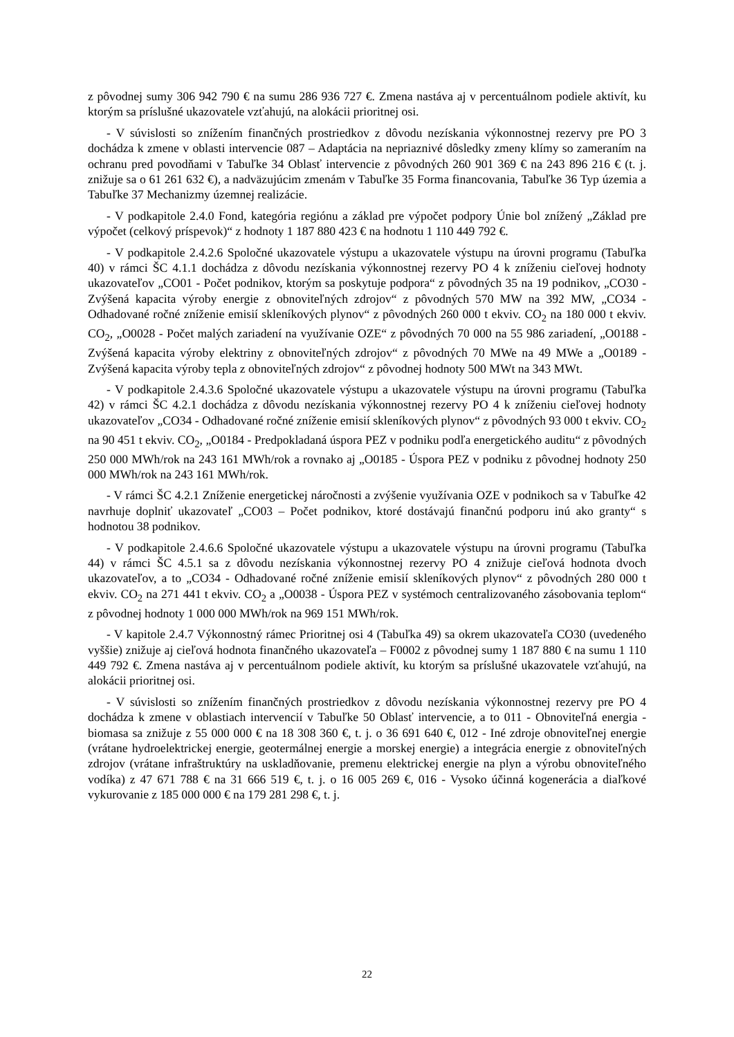z pôvodnej sumy 306 942 790 € na sumu 286 936 727 €. Zmena nastáva aj v percentuálnom podiele aktivít, ku ktorým sa príslušné ukazovatele vzťahujú, na alokácii prioritnej osi.
- V súvislosti so znížením finančných prostriedkov z dôvodu nezískania výkonnostnej rezervy pre PO 3 dochádza k zmene v oblasti intervencie 087 – Adaptácia na nepriaznivé dôsledky zmeny klímy so zameraním na ochranu pred povodňami v Tabuľke 34 Oblasť intervencie z pôvodných 260 901 369 € na 243 896 216 € (t. j. znižuje sa o 61 261 632 €), a nadväzujúcim zmenám v Tabuľke 35 Forma financovania, Tabuľke 36 Typ územia a Tabuľke 37 Mechanizmy územnej realizácie.
- V podkapitole 2.4.0 Fond, kategória regiónu a základ pre výpočet podpory Únie bol znížený „Základ pre výpočet (celkový príspevok)“ z hodnoty 1 187 880 423 € na hodnotu 1 110 449 792 €.
- V podkapitole 2.4.2.6 Spoločné ukazovatele výstupu a ukazovatele výstupu na úrovni programu (Tabuľka 40) v rámci ŠC 4.1.1 dochádza z dôvodu nezískania výkonnostnej rezervy PO 4 k zníženiu cieľovej hodnoty ukazovateľov „CO01 - Počet podnikov, ktorým sa poskytuje podpora“ z pôvodných 35 na 19 podnikov, „CO30 - Zvýšená kapacita výroby energie z obnoviteľných zdrojov“ z pôvodných 570 MW na 392 MW, „CO34 - Odhadované ročné zníženie emisií skleníkových plynov“ z pôvodných 260 000 t ekviv. CO<sub>2</sub> na 180 000 t ekviv. CO<sub>2</sub>, „O0028 - Počet malých zariadení na využívanie OZE“ z pôvodných 70 000 na 55 986 zariadení, „O0188 - Zvýšená kapacita výroby elektriny z obnoviteľných zdrojov“ z pôvodných 70 MWe na 49 MWe a „O0189 - Zvýšená kapacita výroby tepla z obnoviteľných zdrojov“ z pôvodnej hodnoty 500 MWt na 343 MWt.
- V podkapitole 2.4.3.6 Spoločné ukazovatele výstupu a ukazovatele výstupu na úrovni programu (Tabuľka 42) v rámci ŠC 4.2.1 dochádza z dôvodu nezískania výkonnostnej rezervy PO 4 k zníženiu cieľovej hodnoty ukazovateľov „CO34 - Odhadované ročné zníženie emisií skleníkových plynov“ z pôvodných 93 000 t ekviv. CO<sub>2</sub> na 90 451 t ekviv. CO<sub>2</sub>, „O0184 - Predpokladaná úspora PEZ v podniku podľa energetického auditu“ z pôvodných 250 000 MWh/rok na 243 161 MWh/rok a rovnako aj „O0185 - Úspora PEZ v podniku z pôvodnej hodnoty 250 000 MWh/rok na 243 161 MWh/rok.
- V rámci ŠC 4.2.1 Zníženie energetickej náročnosti a zvýšenie využívania OZE v podnikoch sa v Tabuľke 42 navrhuje doplniť ukazovateľ „CO03 – Počet podnikov, ktoré dostávajú finančnú podporu inú ako granty“ s hodnotou 38 podnikov.
- V podkapitole 2.4.6.6 Spoločné ukazovatele výstupu a ukazovatele výstupu na úrovni programu (Tabuľka 44) v rámci ŠC 4.5.1 sa z dôvodu nezískania výkonnostnej rezervy PO 4 znižuje cieľová hodnota dvoch ukazovateľov, a to „CO34 - Odhadované ročné zníženie emisií skleníkových plynov“ z pôvodných 280 000 t ekviv. CO<sub>2</sub> na 271 441 t ekviv. CO<sub>2</sub> a „O0038 - Úspora PEZ v systémoch centralizovaného zásobovania teplom“ z pôvodnej hodnoty 1 000 000 MWh/rok na 969 151 MWh/rok.
- V kapitole 2.4.7 Výkonnostný rámec Prioritnej osi 4 (Tabuľka 49) sa okrem ukazovateľa CO30 (uvedeného vyššie) znižuje aj cieľová hodnota finančného ukazovateľa – F0002 z pôvodnej sumy 1 187 880 € na sumu 1 110 449 792 €. Zmena nastáva aj v percentuálnom podiele aktivít, ku ktorým sa príslušné ukazovatele vzťahujú, na alokácii prioritnej osi.
- V súvislosti so znížením finančných prostriedkov z dôvodu nezískania výkonnostnej rezervy pre PO 4 dochádza k zmene v oblastiach intervencií v Tabuľke 50 Oblasť intervencie, a to 011 - Obnoviteľná energia - biomasa sa znižuje z 55 000 000 € na 18 308 360 €, t. j. o 36 691 640 €, 012 - Iné zdroje obnoviteľnej energie (vrátane hydroelektrickej energie, geotermálnej energie a morskej energie) a integrácia energie z obnoviteľných zdrojov (vrátane infraštruktúry na uskladňovanie, premenu elektrickej energie na plyn a výrobu obnoviteľného vodíka) z 47 671 788 € na 31 666 519 €, t. j. o 16 005 269 €, 016 - Vysoko účinná kogenerácia a diaľkové vykurovanie z 185 000 000 € na 179 281 298 €, t. j.
22